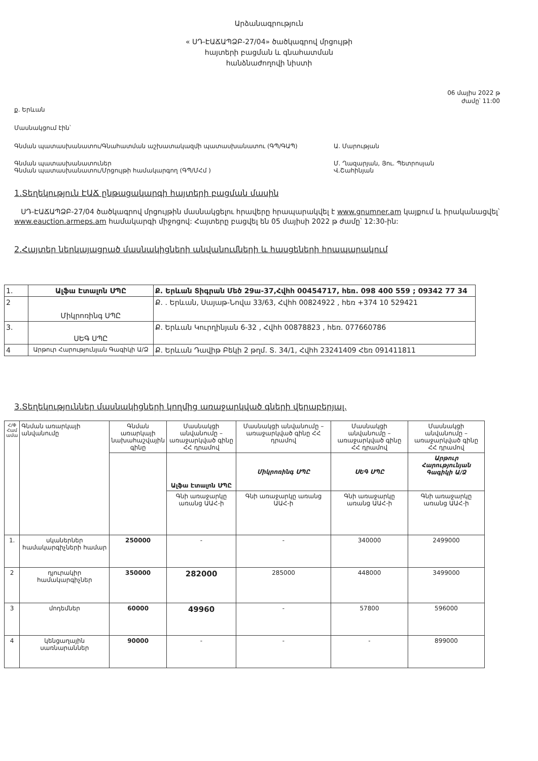Արձանագրություն
« ՍԴ-ԷԱՃԱՊՁԲ-27/04» ծածկագրով մրցույթի
հայտերի բացման և գնահատման
հանձնաժողովի նիստի
06 մայիս 2022 թ
ժամը՝ 11:00
ք. Երևան
Մասնակցում էին՝
Գնման պատասխանատու/Գնահատման աշխատակազմի պատասխանատու (ԳՊ/ԳԱՊ) Ա. Մարության
Գնման պատասխանատուներ
Գնման պատասխանատու/Մրցույթի համակարգող (ԳՊ/ՄՀմ )
Մ. Ղազարյան, Յու. Պետրոսյան
Վ.Շահինյան
1.Տեղեկություն ԷԱՃ ընթացակարգի հայտերի բացման մասին
ՍԴ-ԷԱՃԱՊՁԲ-27/04 ծածկագրով մրցույթին մասնակցելու հրավերը հրապարակվել է www.gnumner.am կայքում և իրականացվել՝ www.eauction.armeps.am համակարգի միջոցով: Հայտերը բացվել են 05 մայիսի 2022 թ ժամը՝ 12:30-ին:
2.Հայտեր ներկայացրած մասնակիցների անվանումների և հասցեների հրապարակում
| 1. | Ալֆա Էտալոն ՍՊԸ | Ք. Երևան Տիգրան Մեծ 29ա-37,Հվհհ 00454717, հեռ. 098 400 559 ; 09342 77 34 |
| 2 | Միկրոռինգ ՍՊԸ | Ք. . Երևան, Սայաթ-Նովա 33/63, Հվհհ 00824922 , հեռ +374 10 529421 |
| 3. | ՍԵԳ ՍՊԸ | Ք. Երևան Կուրղինյան 6-32 , Հվհհ 00878823 , հեռ. 077660786 |
| 4 | Արթուր Հարությունյան Գագիկի Ա/Ձ | Ք. Երևան Դավիթ Բեկի 2 թղմ. Տ. 34/1, Հվհհ 23241409 Հեռ 091411811 |
3.Տեղեկություններ մասնակիցների կողմից առաջարկված գների վերաբերյալ.
| Հ/Փ Համ ամա | Գնման առարկայի անվանումը | Գնման առարկայի նախահաշվային գինը | Մասնակցի անվանումը – առաջարկված գինը ՀՀ դրամով | Մասնակցի անվանումը – առաջարկված գինը ՀՀ դրամով | Մասնակցի անվանումը – առաջարկված գինը ՀՀ դրամով | Մասնակցի անվանումը – առաջարկված գինը ՀՀ դրամով |
| | | | Ալֆա Էտալոն ՍՊԸ | Միկրոռինգ ՍՊԸ | ՍԵԳ ՍՊԸ | Արթուր Հարությունյան Գագիկի Ա/Ձ |
| | | | Գնի առաջարկը առանց ԱԱՀ-ի | Գնի առաջարկը առանց ԱԱՀ-ի | Գնի առաջարկը առանց ԱԱՀ-ի | Գնի առաջարկը առանց ԱԱՀ-ի |
| 1. | սկաներներ համակարգիչների համար | 250000 | - | - | 340000 | 2499000 |
| 2 | դյուրակիր համակարգիչներ | 350000 | 282000 | 285000 | 448000 | 3499000 |
| 3 | մոդեմներ | 60000 | 49960 | - | 57800 | 596000 |
| 4 | կենցաղային սառնարաններ | 90000 | - | - | - | 899000 |